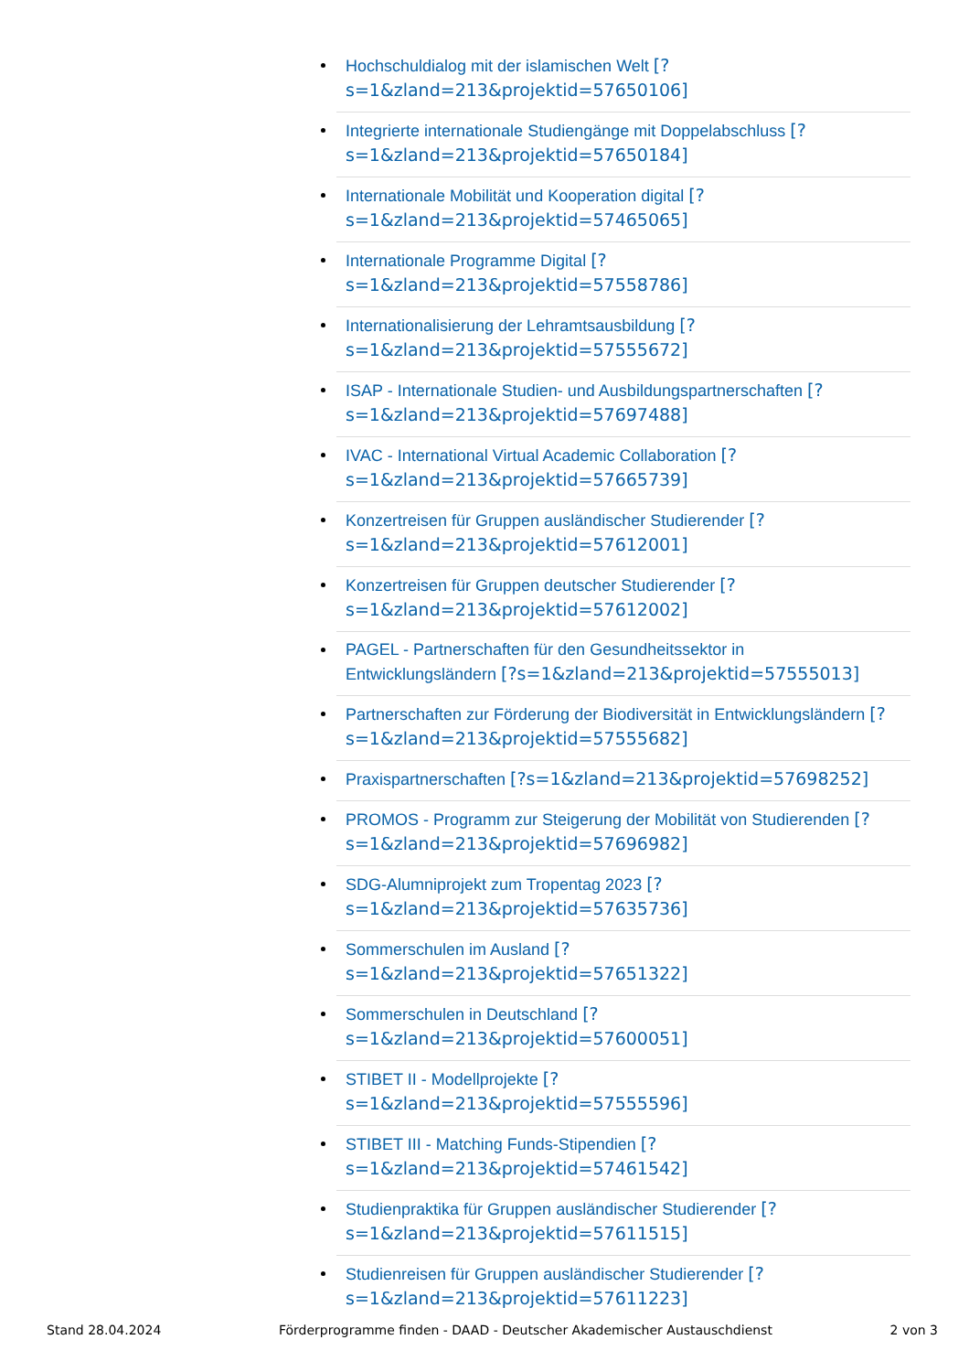Hochschuldialog mit der islamischen Welt [?
s=1&zland=213&projektid=57650106]
Integrierte internationale Studiengänge mit Doppelabschluss [?
s=1&zland=213&projektid=57650184]
Internationale Mobilität und Kooperation digital [?
s=1&zland=213&projektid=57465065]
Internationale Programme Digital [?
s=1&zland=213&projektid=57558786]
Internationalisierung der Lehramtsausbildung [?
s=1&zland=213&projektid=57555672]
ISAP - Internationale Studien- und Ausbildungspartnerschaften [?
s=1&zland=213&projektid=57697488]
IVAC - International Virtual Academic Collaboration [?
s=1&zland=213&projektid=57665739]
Konzertreisen für Gruppen ausländischer Studierender [?
s=1&zland=213&projektid=57612001]
Konzertreisen für Gruppen deutscher Studierender [?
s=1&zland=213&projektid=57612002]
PAGEL - Partnerschaften für den Gesundheitssektor in
Entwicklungsländern [?s=1&zland=213&projektid=57555013]
Partnerschaften zur Förderung der Biodiversität in Entwicklungsländern [?
s=1&zland=213&projektid=57555682]
Praxispartnerschaften [?s=1&zland=213&projektid=57698252]
PROMOS - Programm zur Steigerung der Mobilität von Studierenden [?
s=1&zland=213&projektid=57696982]
SDG-Alumniprojekt zum Tropentag 2023 [?
s=1&zland=213&projektid=57635736]
Sommerschulen im Ausland [?
s=1&zland=213&projektid=57651322]
Sommerschulen in Deutschland [?
s=1&zland=213&projektid=57600051]
STIBET II - Modellprojekte [?
s=1&zland=213&projektid=57555596]
STIBET III - Matching Funds-Stipendien [?
s=1&zland=213&projektid=57461542]
Studienpraktika für Gruppen ausländischer Studierender [?
s=1&zland=213&projektid=57611515]
Studienreisen für Gruppen ausländischer Studierender [?
s=1&zland=213&projektid=57611223]
Stand 28.04.2024 Förderprogramme finden - DAAD - Deutscher Akademischer Austauschdienst 2 von 3